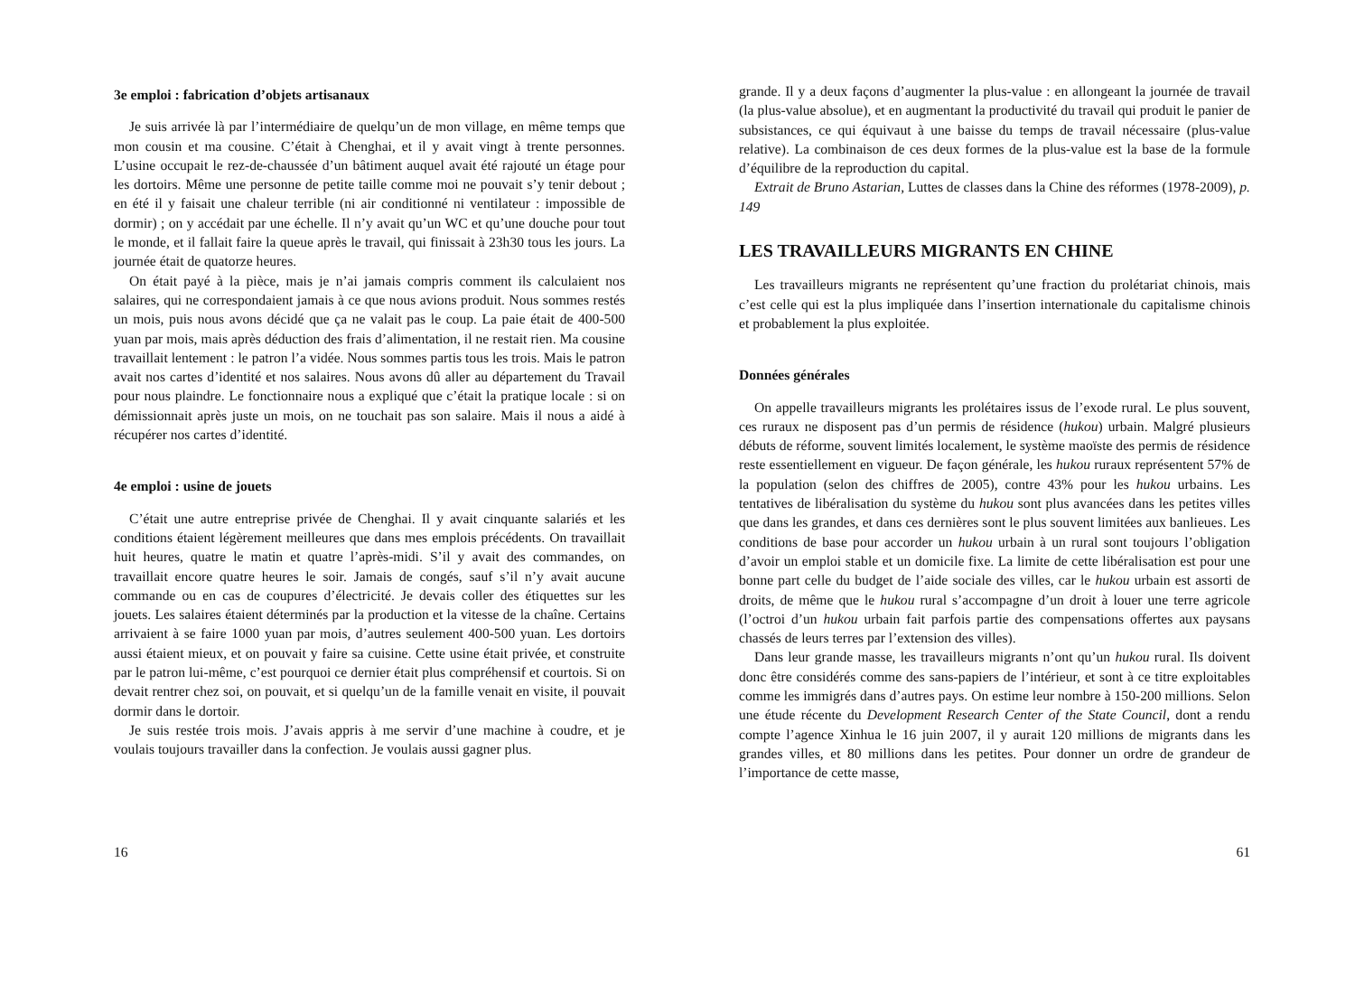3e emploi : fabrication d’objets artisanaux
Je suis arrivée là par l’intermédiaire de quelqu’un de mon village, en même temps que mon cousin et ma cousine. C’était à Chenghai, et il y avait vingt à trente personnes. L’usine occupait le rez-de-chaussée d’un bâtiment auquel avait été rajouté un étage pour les dortoirs. Même une personne de petite taille comme moi ne pouvait s’y tenir debout ; en été il y faisait une chaleur terrible (ni air conditionné ni ventilateur : impossible de dormir) ; on y accédait par une échelle. Il n’y avait qu’un WC et qu’une douche pour tout le monde, et il fallait faire la queue après le travail, qui finissait à 23h30 tous les jours. La journée était de quatorze heures.
On était payé à la pièce, mais je n’ai jamais compris comment ils calculaient nos salaires, qui ne correspondaient jamais à ce que nous avions produit. Nous sommes restés un mois, puis nous avons décidé que ça ne valait pas le coup. La paie était de 400-500 yuan par mois, mais après déduction des frais d’alimentation, il ne restait rien. Ma cousine travaillait lentement : le patron l’a vidée. Nous sommes partis tous les trois. Mais le patron avait nos cartes d’identité et nos salaires. Nous avons dû aller au département du Travail pour nous plaindre. Le fonctionnaire nous a expliqué que c’était la pratique locale : si on démissionnait après juste un mois, on ne touchait pas son salaire. Mais il nous a aidé à récupérer nos cartes d’identité.
4e emploi : usine de jouets
C’était une autre entreprise privée de Chenghai. Il y avait cinquante salariés et les conditions étaient légèrement meilleures que dans mes emplois précédents. On travaillait huit heures, quatre le matin et quatre l’après-midi. S’il y avait des commandes, on travaillait encore quatre heures le soir. Jamais de congés, sauf s’il n’y avait aucune commande ou en cas de coupures d’électricité. Je devais coller des étiquettes sur les jouets. Les salaires étaient déterminés par la production et la vitesse de la chaîne. Certains arrivaient à se faire 1000 yuan par mois, d’autres seulement 400-500 yuan. Les dortoirs aussi étaient mieux, et on pouvait y faire sa cuisine. Cette usine était privée, et construite par le patron lui-même, c’est pourquoi ce dernier était plus compréhensif et courtois. Si on devait rentrer chez soi, on pouvait, et si quelqu’un de la famille venait en visite, il pouvait dormir dans le dortoir.
Je suis restée trois mois. J’avais appris à me servir d’une machine à coudre, et je voulais toujours travailler dans la confection. Je voulais aussi gagner plus.
16
grande. Il y a deux façons d’augmenter la plus-value : en allongeant la journée de travail (la plus-value absolue), et en augmentant la productivité du travail qui produit le panier de subsistances, ce qui équivaut à une baisse du temps de travail nécessaire (plus-value relative). La combinaison de ces deux formes de la plus-value est la base de la formule d’équilibre de la reproduction du capital.
Extrait de Bruno Astarian, Luttes de classes dans la Chine des réformes (1978-2009), p. 149
LES TRAVAILLEURS MIGRANTS EN CHINE
Les travailleurs migrants ne représentent qu’une fraction du prolétariat chinois, mais c’est celle qui est la plus impliquée dans l’insertion internationale du capitalisme chinois et probablement la plus exploitée.
Données générales
On appelle travailleurs migrants les prolétaires issus de l’exode rural. Le plus souvent, ces ruraux ne disposent pas d’un permis de résidence (hukou) urbain. Malgré plusieurs débuts de réforme, souvent limités localement, le système maoïste des permis de résidence reste essentiellement en vigueur. De façon générale, les hukou ruraux représentent 57% de la population (selon des chiffres de 2005), contre 43% pour les hukou urbains. Les tentatives de libéralisation du système du hukou sont plus avancées dans les petites villes que dans les grandes, et dans ces dernières sont le plus souvent limitées aux banlieues. Les conditions de base pour accorder un hukou urbain à un rural sont toujours l’obligation d’avoir un emploi stable et un domicile fixe. La limite de cette libéralisation est pour une bonne part celle du budget de l’aide sociale des villes, car le hukou urbain est assorti de droits, de même que le hukou rural s’accompagne d’un droit à louer une terre agricole (l’octroi d’un hukou urbain fait parfois partie des compensations offertes aux paysans chassés de leurs terres par l’extension des villes).
Dans leur grande masse, les travailleurs migrants n’ont qu’un hukou rural. Ils doivent donc être considérés comme des sans-papiers de l’intérieur, et sont à ce titre exploitables comme les immigrés dans d’autres pays. On estime leur nombre à 150-200 millions. Selon une étude récente du Development Research Center of the State Council, dont a rendu compte l’agence Xinhua le 16 juin 2007, il y aurait 120 millions de migrants dans les grandes villes, et 80 millions dans les petites. Pour donner un ordre de grandeur de l’importance de cette masse,
61